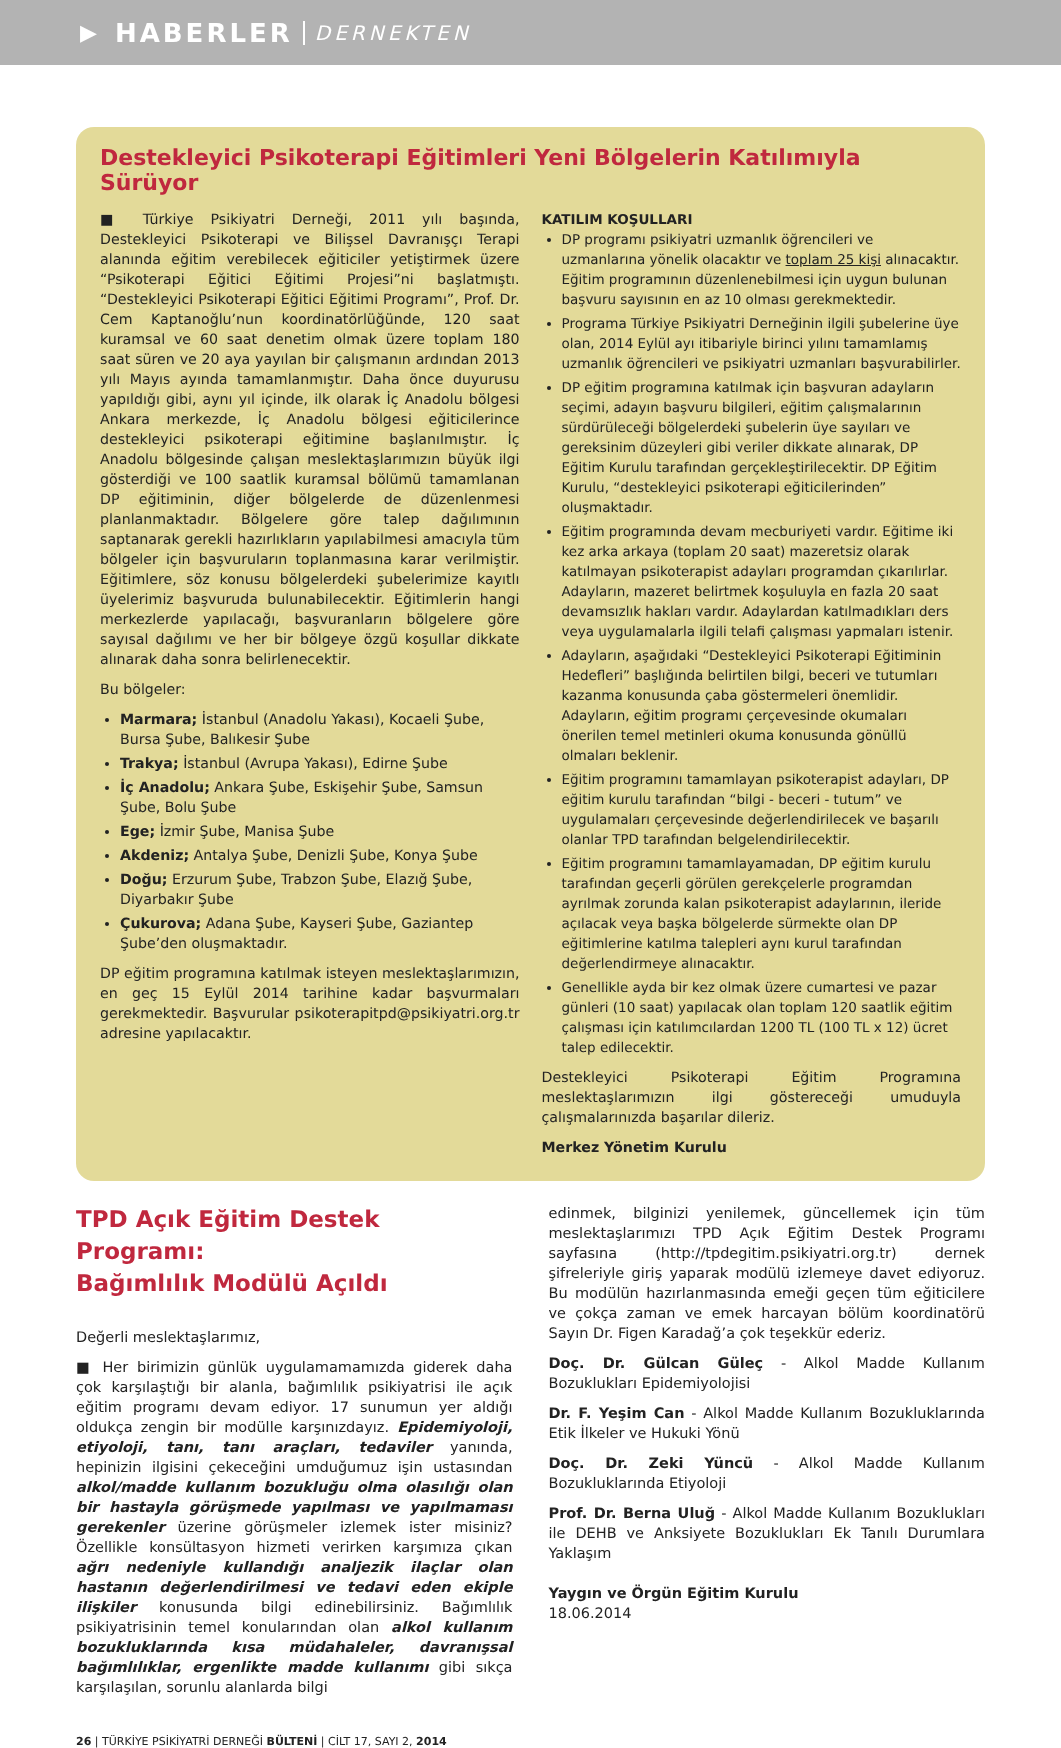▶ HABERLER DERNEKTEN
Destekleyici Psikoterapi Eğitimleri Yeni Bölgelerin Katılımıyla Sürüyor
■ Türkiye Psikiyatri Derneği, 2011 yılı başında, Destekleyici Psikoterapi ve Bilişsel Davranışçı Terapi alanında eğitim verebilecek eğiticiler yetiştirmek üzere “Psikoterapi Eğitici Eğitimi Projesi”ni başlatmıştı. “Destekleyici Psikoterapi Eğitici Eğitimi Programı”, Prof. Dr. Cem Kaptanoğlu’nun koordinatörlüğünde, 120 saat kuramsal ve 60 saat denetim olmak üzere toplam 180 saat süren ve 20 aya yayılan bir çalışmanın ardından 2013 yılı Mayıs ayında tamamlanmıştır. Daha önce duyurusu yapıldığı gibi, aynı yıl içinde, ilk olarak İç Anadolu bölgesi Ankara merkezde, İç Anadolu bölgesi eğiticilerince destekleyici psikoterapi eğitimine başlanılmıştır. İç Anadolu bölgesinde çalışan meslektaşlarımızın büyük ilgi gösterdiği ve 100 saatlik kuramsal bölümü tamamlanan DP eğitiminin, diğer bölgelerde de düzenlenmesi planlanmaktadır. Bölgelere göre talep dağılımının saptanarak gerekli hazırlıkların yapılabilmesi amacıyla tüm bölgeler için başvuruların toplanmasına karar verilmiştir. Eğitimlere, söz konusu bölgelerdeki şubelerimize kayıtlı üyelerimiz başvuruda bulunabilecektir. Eğitimlerin hangi merkezlerde yapılacağı, başvuranların bölgelere göre sayısal dağılımı ve her bir bölgeye özgü koşullar dikkate alınarak daha sonra belirlenecektir.
Bu bölgeler:
Marmara; İstanbul (Anadolu Yakası), Kocaeli Şube, Bursa Şube, Balıkesir Şube
Trakya; İstanbul (Avrupa Yakası), Edirne Şube
İç Anadolu; Ankara Şube, Eskişehir Şube, Samsun Şube, Bolu Şube
Ege; İzmir Şube, Manisa Şube
Akdeniz; Antalya Şube, Denizli Şube, Konya Şube
Doğu; Erzurum Şube, Trabzon Şube, Elazığ Şube, Diyarbakır Şube
Çukurova; Adana Şube, Kayseri Şube, Gaziantep Şube’den oluşmaktadır.
DP eğitim programına katılmak isteyen meslektaşlarımızın, en geç 15 Eylül 2014 tarihine kadar başvurmaları gerekmektedir. Başvurular psikoterapitpd@psikiyatri.org.tr adresine yapılacaktır.
KATILIM KOŞULLARI
DP programı psikiyatri uzmanlık öğrencileri ve uzmanlarına yönelik olacaktır ve toplam 25 kişi alınacaktır. Eğitim programının düzenlenebilmesi için uygun bulunan başvuru sayısının en az 10 olması gerekmektedir.
Programa Türkiye Psikiyatri Derneğinin ilgili şubelerine üye olan, 2014 Eylül ayı itibariyle birinci yılını tamamlamış uzmanlık öğrencileri ve psikiyatri uzmanları başvurabilirler.
DP eğitim programına katılmak için başvuran adayların seçimi, adayın başvuru bilgileri, eğitim çalışmalarının sürdürüleceği bölgelerdeki şubelerin üye sayıları ve gereksinim düzeyleri gibi veriler dikkate alınarak, DP Eğitim Kurulu tarafından gerçekleştirilecektir. DP Eğitim Kurulu, “destekleyici psikoterapi eğiticilerinden” oluşmaktadır.
Eğitim programında devam mecburiyeti vardır. Eğitime iki kez arka arkaya (toplam 20 saat) mazeretsiz olarak katılmayan psikoterapist adayları programdan çıkarılırlar. Adayların, mazeret belirtmek koşuluyla en fazla 20 saat devamsızlık hakları vardır. Adaylardan katılmadıkları ders veya uygulamalarla ilgili telafi çalışması yapmaları istenir.
Adayların, aşağıdaki “Destekleyici Psikoterapi Eğitiminin Hedefleri” başlığında belirtilen bilgi, beceri ve tutumları kazanma konusunda çaba göstermeleri önemlidir. Adayların, eğitim programı çerçevesinde okumaları önerilen temel metinleri okuma konusunda gönüllü olmaları beklenir.
Eğitim programını tamamlayan psikoterapist adayları, DP eğitim kurulu tarafından “bilgi - beceri - tutum” ve uygulamaları çerçevesinde değerlendirilecek ve başarılı olanlar TPD tarafından belgelendirilecektir.
Eğitim programını tamamlayamadan, DP eğitim kurulu tarafından geçerli görülen gerekçelerle programdan ayrılmak zorunda kalan psikoterapist adaylarının, ileride açılacak veya başka bölgelerde sürmekte olan DP eğitimlerine katılma talepleri aynı kurul tarafından değerlendirmeye alınacaktır.
Genellikle ayda bir kez olmak üzere cumartesi ve pazar günleri (10 saat) yapılacak olan toplam 120 saatlik eğitim çalışması için katılımcılardan 1200 TL (100 TL x 12) ücret talep edilecektir.
Destekleyici Psikoterapi Eğitim Programına meslektaşlarımızın ilgi göstereceği umuduyla çalışmalarınızda başarılar dileriz.
Merkez Yönetim Kurulu
TPD Açık Eğitim Destek Programı:
Bağımlılık Modülü Açıldı
Değerli meslektaşlarımız,
■ Her birimizin günlük uygulamamamızda giderek daha çok karşılaştığı bir alanla, bağımlılık psikiyatrisi ile açık eğitim programı devam ediyor. 17 sunumun yer aldığı oldukça zengin bir modülle karşınızdayız. Epidemiyoloji, etiyoloji, tanı, tanı araçları, tedaviler yanında, hepinizin ilgisini çekeceğini umduğumuz işin ustasından alkol/madde kullanım bozukluğu olma olasılığı olan bir hastayla görüşmede yapılması ve yapılmaması gereken­ler üzerine görüşmeler izlemek ister misiniz? Özellikle konsültasyon hizmeti verirken karşımıza çıkan ağrı nedeniyle kullandığı analjezik ilaçlar olan hastanın değerlendirilmesi ve tedavi eden ekiple ilişkiler konusunda bilgi edinebilirsiniz. Bağımlılık psikiyatrisinin temel konularından olan alkol kullanım bozukluklarında kısa müdahaleler, davranışsal bağımlılıklar, ergenlikte madde kullanımı gibi sıkça karşılaşılan, sorunlu alanlarda bilgi
edinmek, bilginizi yenilemek, güncellemek için tüm meslektaşlarımızı TPD Açık Eğitim Destek Programı sayfasına (http://tpdegitim.psikiyatri.org.tr) dernek şifreleriyle giriş yaparak modülü izlemeye davet ediyoruz. Bu modülün hazırlanmasında emeği geçen tüm eğiticilere ve çokça zaman ve emek harcayan bölüm koordinatörü Sayın Dr. Figen Karadağ’a çok teşekkür ederiz.
Doç. Dr. Gülcan Güleç - Alkol Madde Kullanım Bozuklukları Epidemiyolojisi
Dr. F. Yeşim Can - Alkol Madde Kullanım Bozukluklarında Etik İlkeler ve Hukuki Yönü
Doç. Dr. Zeki Yüncü - Alkol Madde Kullanım Bozukluklarında Etiyoloji
Prof. Dr. Berna Uluğ - Alkol Madde Kullanım Bozuklukları ile DEHB ve Anksiyete Bozuklukları Ek Tanılı Durumlara Yaklaşım
Yaygın ve Örgün Eğitim Kurulu
18.06.2014
26 | TÜRKİYE PSİKİYATRİ DERNEĞİ BÜLTENİ | CİLT 17, SAYI 2, 2014